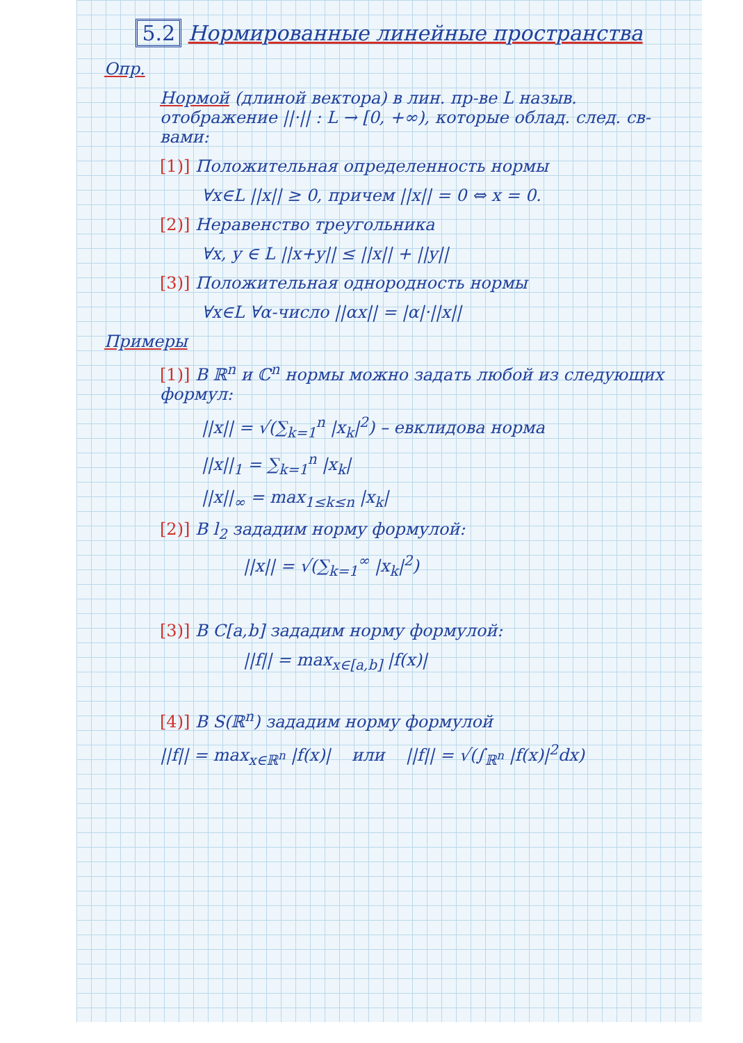5.2 Нормированные линейные пространства
Опр.
Нормой (длиной вектора) в лин. пр-ве L назыв. отображение ||·|| : L → [0, +∞), которые облад. след. св-вами:
[1)] Положительная определенность нормы
∀x∈L ||x|| ≥ 0, причем ||x|| = 0 ⇔ x = 0.
[2)] Неравенство треугольника
∀x, y ∈ L ||x+y|| ≤ ||x|| + ||y||
[3)] Положительная однородность нормы
∀x∈L ∀α-число ||αx|| = |α|·||x||
Примеры
[1)] В ℝ<sup>n</sup> и ℂ<sup>n</sup> нормы можно задать любой из следующих формул:
||x|| = √(∑<sub>k=1</sub><sup>n</sup> |x<sub>k</sub>|<sup>2</sup>) – евклидова норма
||x||<sub>1</sub> = ∑<sub>k=1</sub><sup>n</sup> |x<sub>k</sub>|
||x||<sub>∞</sub> = max<sub>1≤k≤n</sub> |x<sub>k</sub>|
[2)] В l<sub>2</sub> зададим норму формулой:
||x|| = √(∑<sub>k=1</sub><sup>∞</sup> |x<sub>k</sub>|<sup>2</sup>)
[3)] В C[a,b] зададим норму формулой:
||f|| = max<sub>x∈[a,b]</sub> |f(x)|
[4)] В S(ℝ<sup>n</sup>) зададим норму формулой
||f|| = max<sub>x∈ℝ<sup>n</sup></sub> |f(x)| или ||f|| = √(∫<sub>ℝ<sup>n</sup></sub> |f(x)|<sup>2</sup>dx)